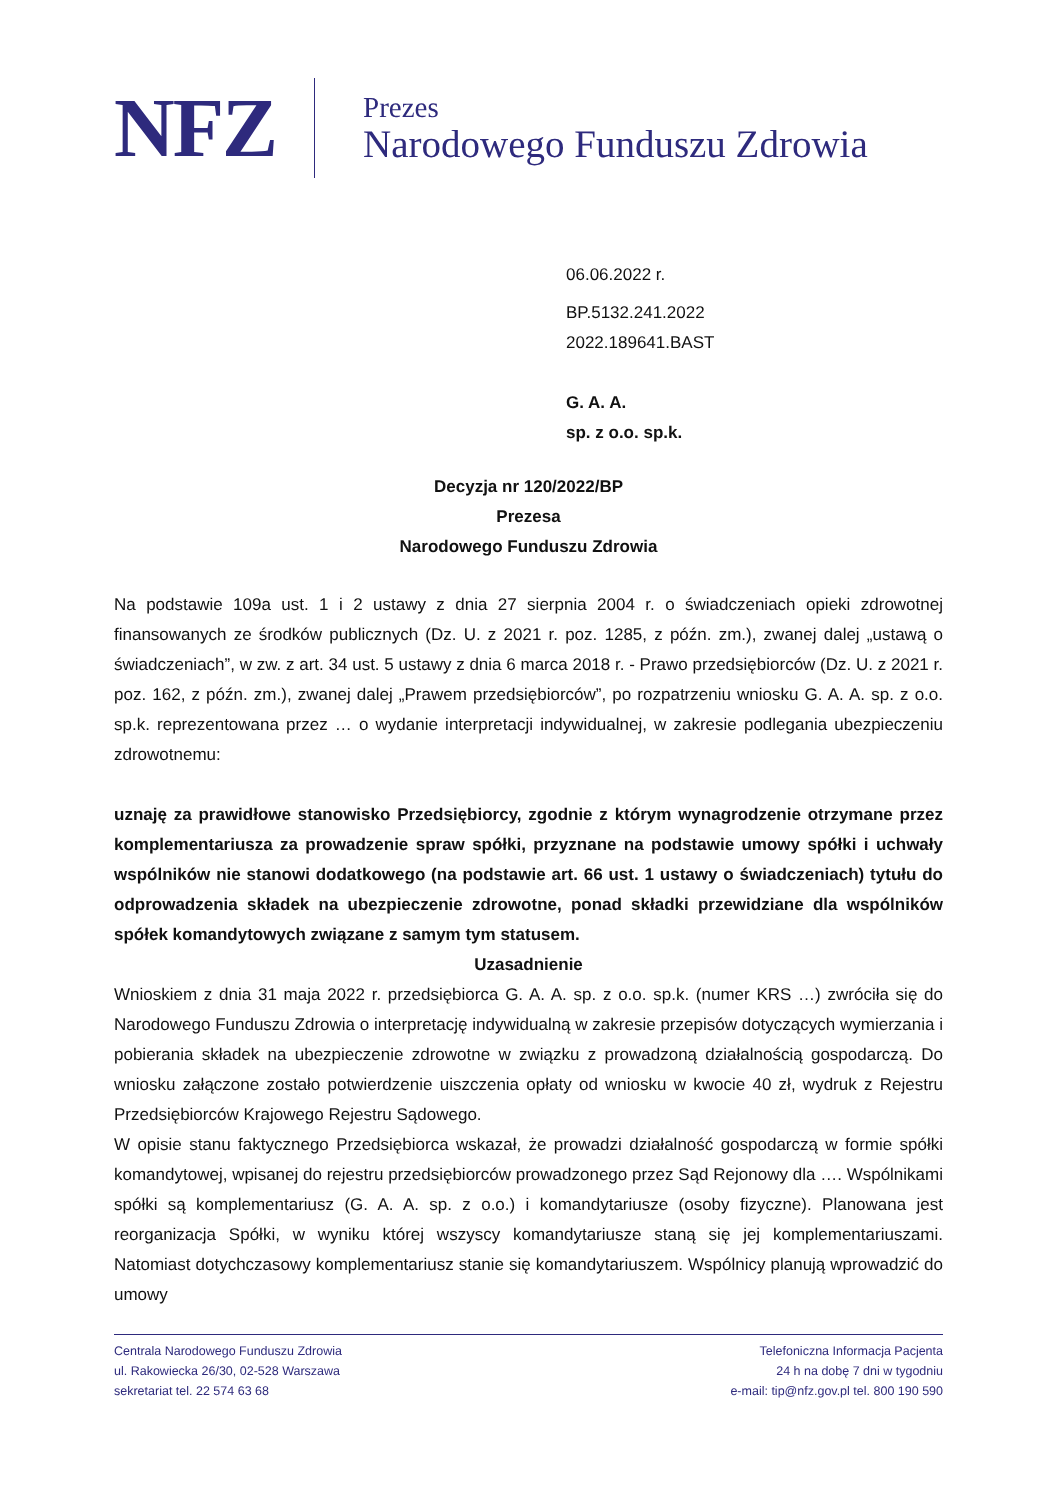NFZ
Prezes
Narodowego Funduszu Zdrowia
06.06.2022 r.
BP.5132.241.2022
2022.189641.BAST
G. A. A.
sp. z o.o. sp.k.
Decyzja nr 120/2022/BP
Prezesa
Narodowego Funduszu Zdrowia
Na podstawie 109a ust. 1 i 2 ustawy z dnia 27 sierpnia 2004 r. o świadczeniach opieki zdrowotnej finansowanych ze środków publicznych (Dz. U. z 2021 r. poz. 1285, z późn. zm.), zwanej dalej „ustawą o świadczeniach”, w zw. z art. 34 ust. 5 ustawy z dnia 6 marca 2018 r. - Prawo przedsiębiorców (Dz. U. z 2021 r. poz. 162, z późn. zm.), zwanej dalej „Prawem przedsiębiorców”, po rozpatrzeniu wniosku G. A. A. sp. z o.o. sp.k. reprezentowana przez … o wydanie interpretacji indywidualnej, w zakresie podlegania ubezpieczeniu zdrowotnemu:
uznaję za prawidłowe stanowisko Przedsiębiorcy, zgodnie z którym wynagrodzenie otrzymane przez komplementariusza za prowadzenie spraw spółki, przyznane na podstawie umowy spółki i uchwały wspólników nie stanowi dodatkowego (na podstawie art. 66 ust. 1 ustawy o świadczeniach) tytułu do odprowadzenia składek na ubezpieczenie zdrowotne, ponad składki przewidziane dla wspólników spółek komandytowych związane z samym tym statusem.
Uzasadnienie
Wnioskiem z dnia 31 maja 2022 r. przedsiębiorca G. A. A. sp. z o.o. sp.k. (numer KRS …) zwróciła się do Narodowego Funduszu Zdrowia o interpretację indywidualną w zakresie przepisów dotyczących wymierzania i pobierania składek na ubezpieczenie zdrowotne w związku z prowadzoną działalnością gospodarczą. Do wniosku załączone zostało potwierdzenie uiszczenia opłaty od wniosku w kwocie 40 zł, wydruk z Rejestru Przedsiębiorców Krajowego Rejestru Sądowego.
W opisie stanu faktycznego Przedsiębiorca wskazał, że prowadzi działalność gospodarczą w formie spółki komandytowej, wpisanej do rejestru przedsiębiorców prowadzonego przez Sąd Rejonowy dla …. Wspólnikami spółki są komplementariusz (G. A. A. sp. z o.o.) i komandytariusze (osoby fizyczne). Planowana jest reorganizacja Spółki, w wyniku której wszyscy komandytariusze staną się jej komplementariuszami. Natomiast dotychczasowy komplementariusz stanie się komandytariuszem. Wspólnicy planują wprowadzić do umowy
Centrala Narodowego Funduszu Zdrowia
ul. Rakowiecka 26/30, 02-528 Warszawa
sekretariat tel. 22 574 63 68
Telefoniczna Informacja Pacjenta
24 h na dobę 7 dni w tygodniu
e-mail: tip@nfz.gov.pl tel. 800 190 590